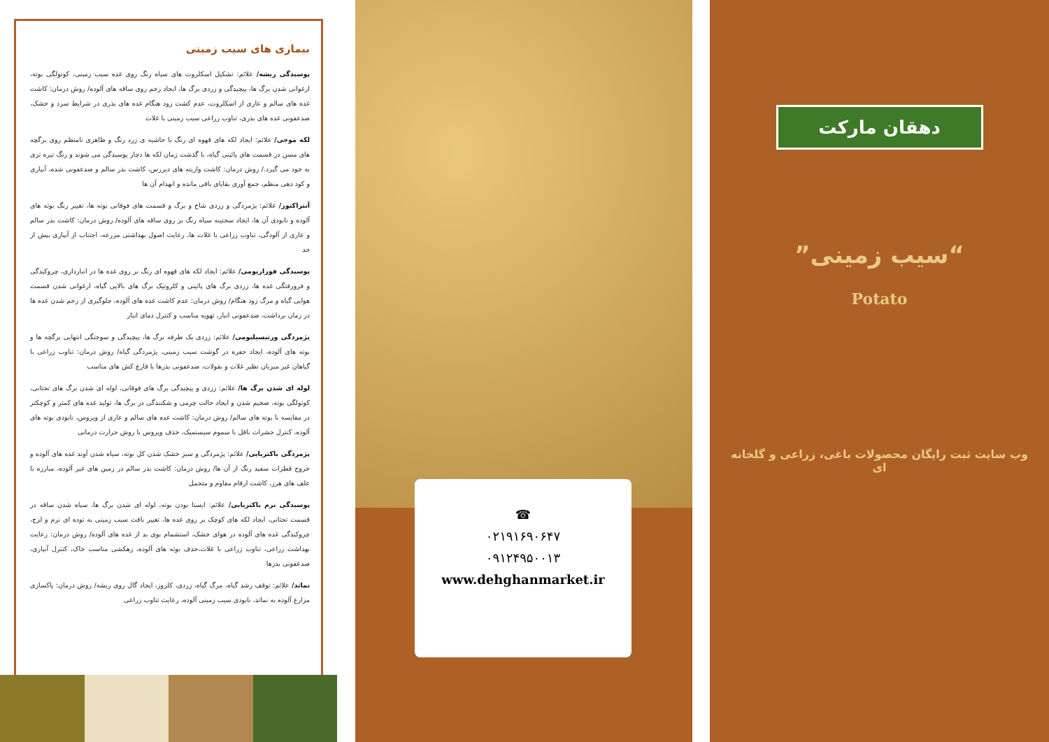بیماری های سیب زمینی
پوسیدگی ریشه/ علائم: تشکیل اسکلروت های سیاه رنگ روی غده سیب زمینی، کوتولگی بوته، ارغوانی شدن برگ ها، پیچیدگی و زردی برگ ها، ایجاد زخم روی ساقه های آلوده/ روش درمان: کاشت غده های سالم و عاری از اسکلروت، عدم کشت زود هنگام غده های بذری در شرایط سرد و خشک، ضدعفونی غده های بذری، تناوب زراعی سیب زمینی با غلات
لکه موجی/ علائم: ایجاد لکه های قهوه ای رنگ با حاشیه ی زرد رنگ و ظاهری نامنظم روی برگچه های مسن در قسمت های پائینی گیاه، با گذشت زمان لکه ها دچار پوسیدگی می شوند و رنگ تیره تری به خود می گیرد./ روش درمان: کاشت واریته های دیررس، کاشت بذر سالم و ضدعفونی شده، آبیاری و کود دهی منظم، جمع آوری بقایای باقی مانده و انهدام آن ها
آنتراکنوز/ علائم: پژمردگی و زردی شاخ و برگ و قسمت های فوقانی بوته ها، تغییر رنگ بوته های آلوده و نابودی آن ها، ایجاد سختینه سیاه رنگ بر روی ساقه های آلوده/ روش درمان: کاشت بذر سالم و عاری از آلودگی، تناوب زراعی با غلات ها، رعایت اصول بهداشتی مزرعه، اجتناب از آبیاری بیش از حد
پوسیدگی فوزاریومی/ علائم: ایجاد لکه های قهوه ای رنگ بر روی غده ها در انبارداری، چروکیدگی و فرورفتگی غده ها، زردی برگ های پائینی و کلروتیک برگ های بالایی گیاه، ارغوانی شدن قسمت هوایی گیاه و مرگ زود هنگام/ روش درمان: عدم کاشت غده های آلوده، جلوگیری از زخم شدن غده ها در زمان برداشت، ضدعفونی انبار، تهویه مناسب و کنترل دمای انبار
پژمردگی ورتیسیلیومی/ علائم: زردی یک طرفه برگ ها، پیچیدگی و سوختگی انتهایی برگچه ها و بوته های آلوده، ایجاد حفره در گوشت سیب زمینی، پژمردگی گیاه/ روش درمان: تناوب زراعی با گیاهان غیر میزبان نظیر غلات و بقولات، ضدعفونی بذرها با قارچ کش های مناسب
لوله ای شدن برگ ها/ علائم: زردی و پیچیدگی برگ های فوقانی، لوله ای شدن برگ های تحتانی، کوتولگی بوته، ضخیم شدن و ایجاد حالت چرمی و شکنندگی در برگ ها، تولید غده های کمتر و کوچکتر در مقایسه با بوته های سالم/ روش درمان: کاشت غده های سالم و عاری از ویروس، نابودی بوته های آلوده، کنترل حشرات ناقل با سموم سیستمیک، حذف ویروس با روش حرارت درمانی
پژمردگی باکتریایی/ علائم: پژمردگی و سبز خشک شدن کل بوته، سیاه شدن آوند غده های آلوده و خروج قطرات سفید رنگ از آن ها/ روش درمان: کاشت بذر سالم در زمین های غیر آلوده، مبارزه با علف های هرز، کاشت ارقام مقاوم و متحمل
پوسیدگی نرم باکتریایی/ علائم: ایستا بودن بوته، لوله ای شدن برگ ها، سیاه شدن ساقه در قسمت تحتانی، ایجاد لکه های کوچک بر روی غده ها، تغییر بافت سیب زمینی به توده ای نرم و لزج، چروکیدگی غده های آلوده در هوای خشک، استشمام بوی بد از غده های آلوده/ روش درمان: رعایت بهداشت زراعی، تناوب زراعی با غلات،حذف بوته های آلوده، زهکشی مناسب خاک، کنترل آبیاری، ضدعفونی بذرها
نماتد/ علائم: توقف رشد گیاه، مرگ گیاه، زردی، کلروز، ایجاد گال روی ریشه/ روش درمان: پاکسازی مزارع آلوده به نماتد، نابودی سیب زمینی آلوده، رعایت تناوب زراعی
☎
۰۲۱۹۱۶۹۰۶۴۷
۰۹۱۲۴۹۵۰۰۱۳
www.dehghanmarket.ir
دهقان مارکت
“سیب زمینی”
Potato
وب سایت ثبت رایگان محصولات باغی، زراعی و گلخانه ای